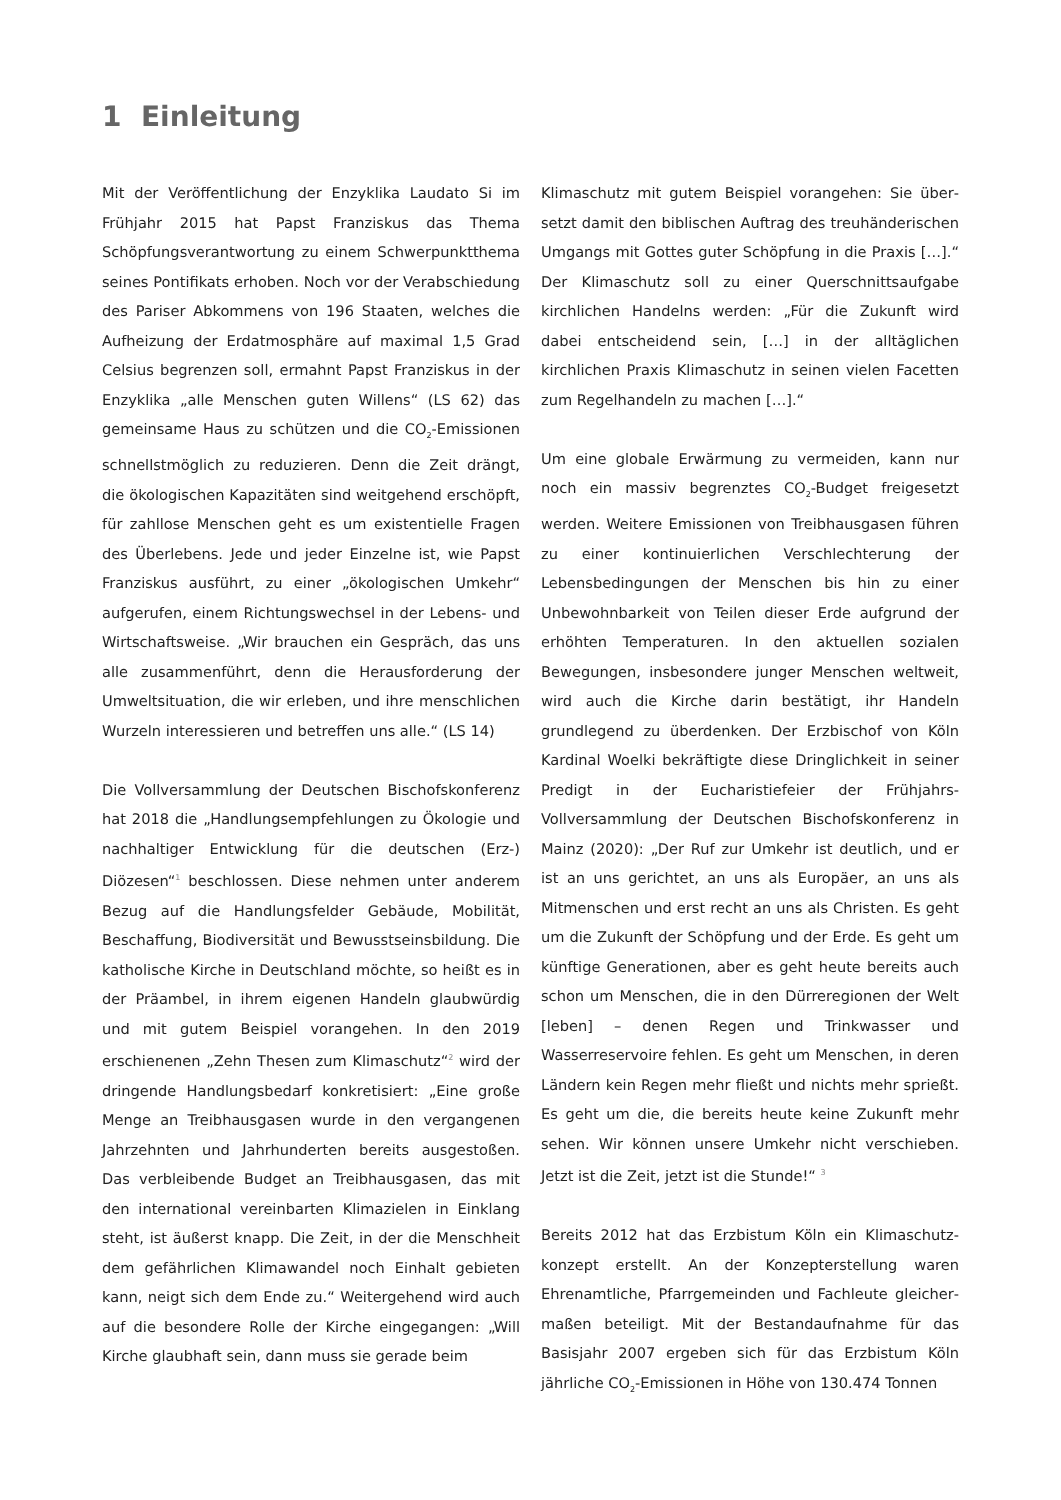1 Einleitung
Mit der Veröffentlichung der Enzyklika Laudato Si im Frühjahr 2015 hat Papst Franziskus das Thema Schöpfungsverantwortung zu einem Schwerpunkt­thema seines Pontifikats erhoben. Noch vor der Ver­abschiedung des Pariser Abkommens von 196 Staaten, welches die Aufheizung der Erdatmosphäre auf maxi­mal 1,5 Grad Celsius begrenzen soll, ermahnt Papst Franziskus in der Enzyklika „alle Menschen guten Willens“ (LS 62) das gemeinsame Haus zu schützen und die CO<sub>2</sub>-Emissionen schnellstmöglich zu reduzieren. Denn die Zeit drängt, die ökologischen Kapazitäten sind weitgehend erschöpft, für zahllose Menschen geht es um existentielle Fragen des Überlebens. Jede und jeder Einzelne ist, wie Papst Franziskus ausführt, zu einer „ökologischen Umkehr“ aufgerufen, einem Rich­tungswechsel in der Lebens- und Wirtschaftsweise. „Wir brauchen ein Gespräch, das uns alle zusammen­führt, denn die Herausforderung der Umweltsituation, die wir erleben, und ihre menschlichen Wurzeln inter­essieren und betreffen uns alle.“ (LS 14)
Die Vollversammlung der Deutschen Bischofskonfe­renz hat 2018 die „Handlungsempfehlungen zu Öko­logie und nachhaltiger Entwicklung für die deutschen (Erz-) Diözesen“<sup>1</sup> beschlossen. Diese nehmen unter anderem Bezug auf die Handlungsfelder Gebäude, Mobilität, Beschaffung, Biodiversität und Bewusst­seinsbildung. Die katholische Kirche in Deutschland möchte, so heißt es in der Präambel, in ihrem eigenen Handeln glaubwürdig und mit gutem Beispiel voran­gehen. In den 2019 erschienenen „Zehn Thesen zum Klimaschutz“<sup>2</sup> wird der dringende Handlungsbedarf konkretisiert: „Eine große Menge an Treibhausgasen wurde in den vergangenen Jahrzehnten und Jahr­hunderten bereits ausgestoßen. Das verbleibende Budget an Treibhausgasen, das mit den international vereinbarten Klimazielen in Einklang steht, ist äußerst knapp. Die Zeit, in der die Menschheit dem gefährlichen Klimawandel noch Einhalt gebieten kann, neigt sich dem Ende zu.“ Weitergehend wird auch auf die besondere Rolle der Kirche eingegangen: „Will Kirche glaubhaft sein, dann muss sie gerade beim
Klimaschutz mit gutem Beispiel vorangehen: Sie über­setzt damit den biblischen Auftrag des treuhänderi­schen Umgangs mit Gottes guter Schöpfung in die Praxis […].“ Der Klimaschutz soll zu einer Querschnittsauf­gabe kirchlichen Handelns werden: „Für die Zukunft wird dabei entscheidend sein, […] in der alltäglichen kirchlichen Praxis Klimaschutz in seinen vielen Fa­cetten zum Regelhandeln zu machen […].“
Um eine globale Erwärmung zu vermeiden, kann nur noch ein massiv begrenztes CO<sub>2</sub>-Budget freigesetzt werden. Weitere Emissionen von Treibhausgasen führen zu einer kontinuierlichen Verschlechterung der Lebensbedingungen der Menschen bis hin zu einer Unbewohnbarkeit von Teilen dieser Erde aufgrund der erhöhten Temperaturen. In den aktuellen sozialen Bewegungen, insbesondere junger Menschen welt­weit, wird auch die Kirche darin bestätigt, ihr Han­deln grundlegend zu überdenken. Der Erzbischof von Köln Kardinal Woelki bekräftigte diese Dringlichkeit in seiner Predigt in der Eucharistiefeier der Frühjahrs-Vollversammlung der Deutschen Bischofskonferenz in Mainz (2020): „Der Ruf zur Umkehr ist deutlich, und er ist an uns gerichtet, an uns als Europäer, an uns als Mitmenschen und erst recht an uns als Christen. Es geht um die Zukunft der Schöpfung und der Erde. Es geht um künftige Generationen, aber es geht heute bereits auch schon um Menschen, die in den Dürre­regionen der Welt [leben] – denen Regen und Trink­wasser und Wasserreservoire fehlen. Es geht um Menschen, in deren Ländern kein Regen mehr fließt und nichts mehr sprießt. Es geht um die, die bereits heute keine Zukunft mehr sehen. Wir können unsere Umkehr nicht verschieben. Jetzt ist die Zeit, jetzt ist die Stunde!“ <sup>3</sup>
Bereits 2012 hat das Erzbistum Köln ein Klimaschutz­konzept erstellt. An der Konzepterstellung waren Ehrenamtliche, Pfarrgemeinden und Fachleute gleicher­maßen beteiligt. Mit der Bestandaufnahme für das Basisjahr 2007 ergeben sich für das Erzbistum Köln jährliche CO<sub>2</sub>-Emissionen in Höhe von 130.474 Tonnen